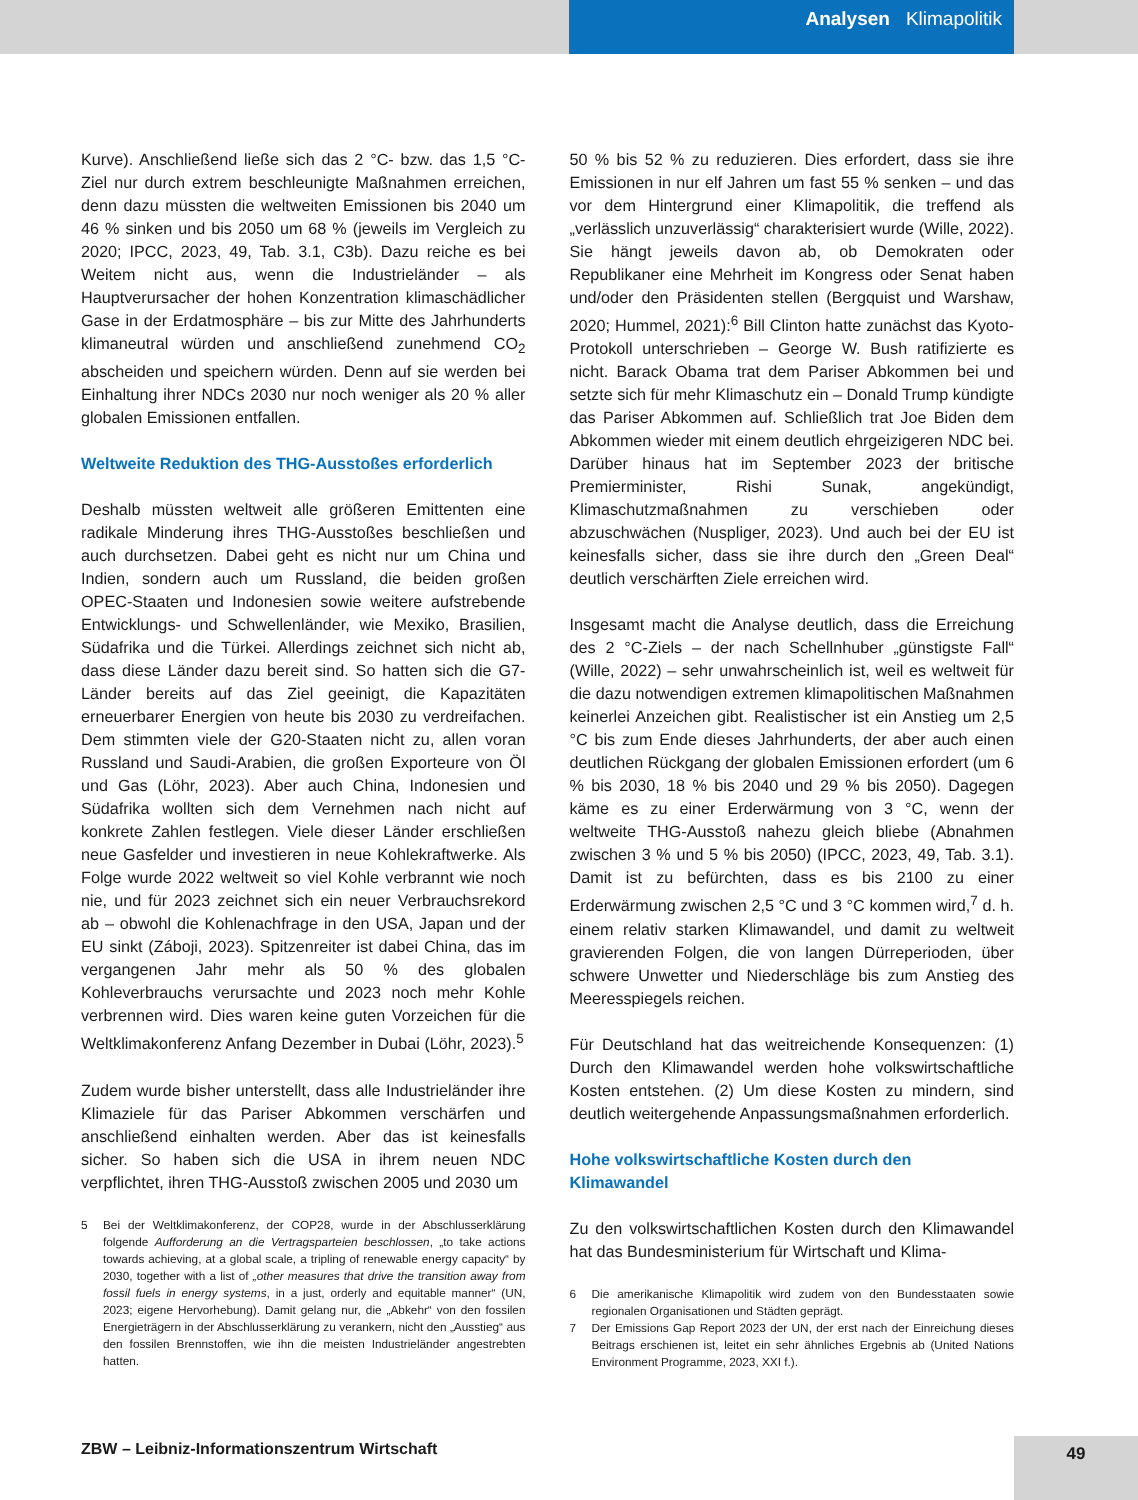Analysen Klimapolitik
Kurve). Anschließend ließe sich das 2 °C- bzw. das 1,5 °C-Ziel nur durch extrem beschleunigte Maßnahmen erreichen, denn dazu müssten die weltweiten Emissionen bis 2040 um 46 % sinken und bis 2050 um 68 % (jeweils im Vergleich zu 2020; IPCC, 2023, 49, Tab. 3.1, C3b). Dazu reiche es bei Weitem nicht aus, wenn die Industrieländer – als Hauptverursacher der hohen Konzentration klimaschädlicher Gase in der Erdatmosphäre – bis zur Mitte des Jahrhunderts klimaneutral würden und anschließend zunehmend CO<sub>2</sub> abscheiden und speichern würden. Denn auf sie werden bei Einhaltung ihrer NDCs 2030 nur noch weniger als 20 % aller globalen Emissionen entfallen.
Weltweite Reduktion des THG-Ausstoßes erforderlich
Deshalb müssten weltweit alle größeren Emittenten eine radikale Minderung ihres THG-Ausstoßes beschließen und auch durchsetzen. Dabei geht es nicht nur um China und Indien, sondern auch um Russland, die beiden großen OPEC-Staaten und Indonesien sowie weitere aufstrebende Entwicklungs- und Schwellenländer, wie Mexiko, Brasilien, Südafrika und die Türkei. Allerdings zeichnet sich nicht ab, dass diese Länder dazu bereit sind. So hatten sich die G7-Länder bereits auf das Ziel geeinigt, die Kapazitäten erneuerbarer Energien von heute bis 2030 zu verdreifachen. Dem stimmten viele der G20-Staaten nicht zu, allen voran Russland und Saudi-Arabien, die großen Exporteure von Öl und Gas (Löhr, 2023). Aber auch China, Indonesien und Südafrika wollten sich dem Vernehmen nach nicht auf konkrete Zahlen festlegen. Viele dieser Länder erschließen neue Gasfelder und investieren in neue Kohlekraftwerke. Als Folge wurde 2022 weltweit so viel Kohle verbrannt wie noch nie, und für 2023 zeichnet sich ein neuer Verbrauchsrekord ab – obwohl die Kohlenachfrage in den USA, Japan und der EU sinkt (Záboji, 2023). Spitzenreiter ist dabei China, das im vergangenen Jahr mehr als 50 % des globalen Kohleverbrauchs verursachte und 2023 noch mehr Kohle verbrennen wird. Dies waren keine guten Vorzeichen für die Weltklimakonferenz Anfang Dezember in Dubai (Löhr, 2023).<sup>5</sup>
Zudem wurde bisher unterstellt, dass alle Industrieländer ihre Klimaziele für das Pariser Abkommen verschärfen und anschließend einhalten werden. Aber das ist keinesfalls sicher. So haben sich die USA in ihrem neuen NDC verpflichtet, ihren THG-Ausstoß zwischen 2005 und 2030 um
5 Bei der Weltklimakonferenz, der COP28, wurde in der Abschlusserklärung folgende Aufforderung an die Vertragsparteien beschlossen, „to take actions towards achieving, at a global scale, a tripling of renewable energy capacity“ by 2030, together with a list of „other measures that drive the transition away from fossil fuels in energy systems, in a just, orderly and equitable manner“ (UN, 2023; eigene Hervorhebung). Damit gelang nur, die „Abkehr“ von den fossilen Energieträgern in der Abschlusserklärung zu verankern, nicht den „Ausstieg“ aus den fossilen Brennstoffen, wie ihn die meisten Industrieländer angestrebten hatten.
50 % bis 52 % zu reduzieren. Dies erfordert, dass sie ihre Emissionen in nur elf Jahren um fast 55 % senken – und das vor dem Hintergrund einer Klimapolitik, die treffend als „verlässlich unzuverlässig“ charakterisiert wurde (Wille, 2022). Sie hängt jeweils davon ab, ob Demokraten oder Republikaner eine Mehrheit im Kongress oder Senat haben und/oder den Präsidenten stellen (Bergquist und Warshaw, 2020; Hummel, 2021):<sup>6</sup> Bill Clinton hatte zunächst das Kyoto-Protokoll unterschrieben – George W. Bush ratifizierte es nicht. Barack Obama trat dem Pariser Abkommen bei und setzte sich für mehr Klimaschutz ein – Donald Trump kündigte das Pariser Abkommen auf. Schließlich trat Joe Biden dem Abkommen wieder mit einem deutlich ehrgeizigeren NDC bei. Darüber hinaus hat im September 2023 der britische Premierminister, Rishi Sunak, angekündigt, Klimaschutzmaßnahmen zu verschieben oder abzuschwächen (Nuspliger, 2023). Und auch bei der EU ist keinesfalls sicher, dass sie ihre durch den „Green Deal“ deutlich verschärften Ziele erreichen wird.
Insgesamt macht die Analyse deutlich, dass die Erreichung des 2 °C-Ziels – der nach Schellnhuber „günstigste Fall“ (Wille, 2022) – sehr unwahrscheinlich ist, weil es weltweit für die dazu notwendigen extremen klimapolitischen Maßnahmen keinerlei Anzeichen gibt. Realistischer ist ein Anstieg um 2,5 °C bis zum Ende dieses Jahrhunderts, der aber auch einen deutlichen Rückgang der globalen Emissionen erfordert (um 6 % bis 2030, 18 % bis 2040 und 29 % bis 2050). Dagegen käme es zu einer Erderwärmung von 3 °C, wenn der weltweite THG-Ausstoß nahezu gleich bliebe (Abnahmen zwischen 3 % und 5 % bis 2050) (IPCC, 2023, 49, Tab. 3.1). Damit ist zu befürchten, dass es bis 2100 zu einer Erderwärmung zwischen 2,5 °C und 3 °C kommen wird,<sup>7</sup> d. h. einem relativ starken Klimawandel, und damit zu weltweit gravierenden Folgen, die von langen Dürreperioden, über schwere Unwetter und Niederschläge bis zum Anstieg des Meeresspiegels reichen.
Für Deutschland hat das weitreichende Konsequenzen: (1) Durch den Klimawandel werden hohe volkswirtschaftliche Kosten entstehen. (2) Um diese Kosten zu mindern, sind deutlich weitergehende Anpassungsmaßnahmen erforderlich.
Hohe volkswirtschaftliche Kosten durch den Klimawandel
Zu den volkswirtschaftlichen Kosten durch den Klimawandel hat das Bundesministerium für Wirtschaft und Klima-
6 Die amerikanische Klimapolitik wird zudem von den Bundesstaaten sowie regionalen Organisationen und Städten geprägt.
7 Der Emissions Gap Report 2023 der UN, der erst nach der Einreichung dieses Beitrags erschienen ist, leitet ein sehr ähnliches Ergebnis ab (United Nations Environment Programme, 2023, XXI f.).
ZBW – Leibniz-Informationszentrum Wirtschaft
49